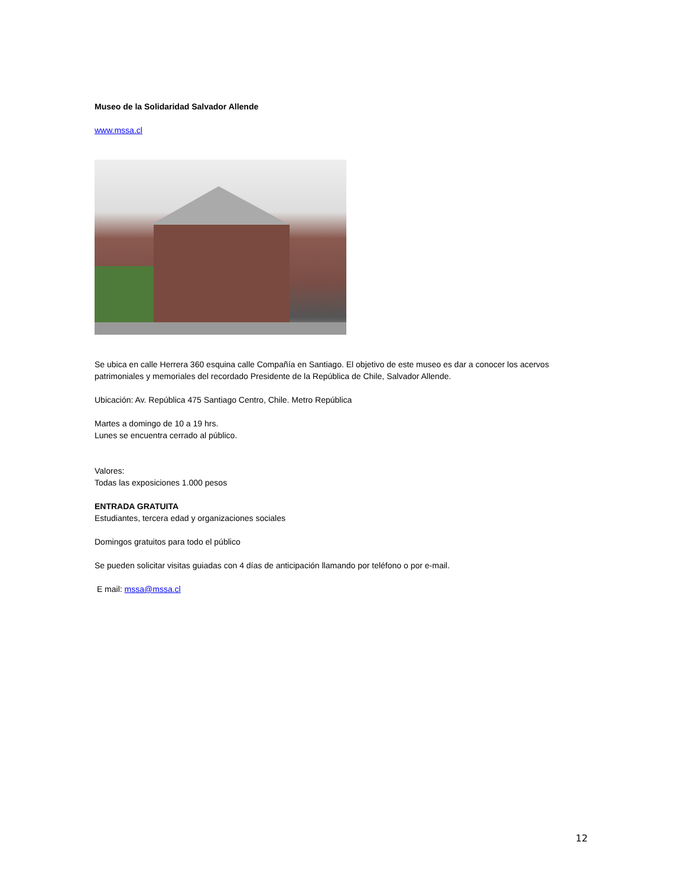Museo de la Solidaridad Salvador Allende
www.mssa.cl
Se ubica en calle Herrera 360 esquina calle Compañía en Santiago. El objetivo de este museo es dar a conocer los acervos patrimoniales y memoriales del recordado Presidente de la República de Chile, Salvador Allende.
Ubicación: Av. República 475 Santiago Centro, Chile. Metro República
Martes a domingo de 10 a 19 hrs.
Lunes se encuentra cerrado al público.
Valores:
Todas las exposiciones 1.000 pesos
ENTRADA GRATUITA
Estudiantes, tercera edad y organizaciones sociales
Domingos gratuitos para todo el público
Se pueden solicitar visitas guiadas con 4 días de anticipación llamando por teléfono o por e-mail.
E mail: mssa@mssa.cl
12